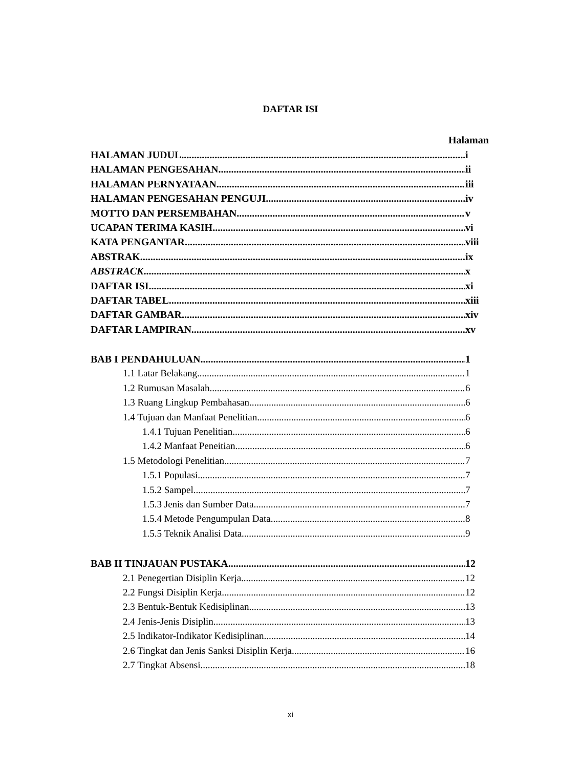DAFTAR ISI
Halaman
HALAMAN JUDUL i
HALAMAN PENGESAHAN ii
HALAMAN PERNYATAAN iii
HALAMAN PENGESAHAN PENGUJI iv
MOTTO DAN PERSEMBAHAN v
UCAPAN TERIMA KASIH vi
KATA PENGANTAR viii
ABSTRAK ix
ABSTRACK x
DAFTAR ISI xi
DAFTAR TABEL xiii
DAFTAR GAMBAR xiv
DAFTAR LAMPIRAN xv
BAB I PENDAHULUAN 1
1.1 Latar Belakang 1
1.2 Rumusan Masalah 6
1.3 Ruang Lingkup Pembahasan 6
1.4 Tujuan dan Manfaat Penelitian 6
1.4.1 Tujuan Penelitian 6
1.4.2 Manfaat Peneitian 6
1.5 Metodologi Penelitian 7
1.5.1 Populasi 7
1.5.2 Sampel 7
1.5.3 Jenis dan Sumber Data 7
1.5.4 Metode Pengumpulan Data 8
1.5.5 Teknik Analisi Data 9
BAB II TINJAUAN PUSTAKA 12
2.1 Penegertian Disiplin Kerja 12
2.2 Fungsi Disiplin Kerja 12
2.3 Bentuk-Bentuk Kedisiplinan 13
2.4 Jenis-Jenis Disiplin 13
2.5 Indikator-Indikator Kedisiplinan 14
2.6 Tingkat dan Jenis Sanksi Disiplin Kerja 16
2.7 Tingkat Absensi 18
xi